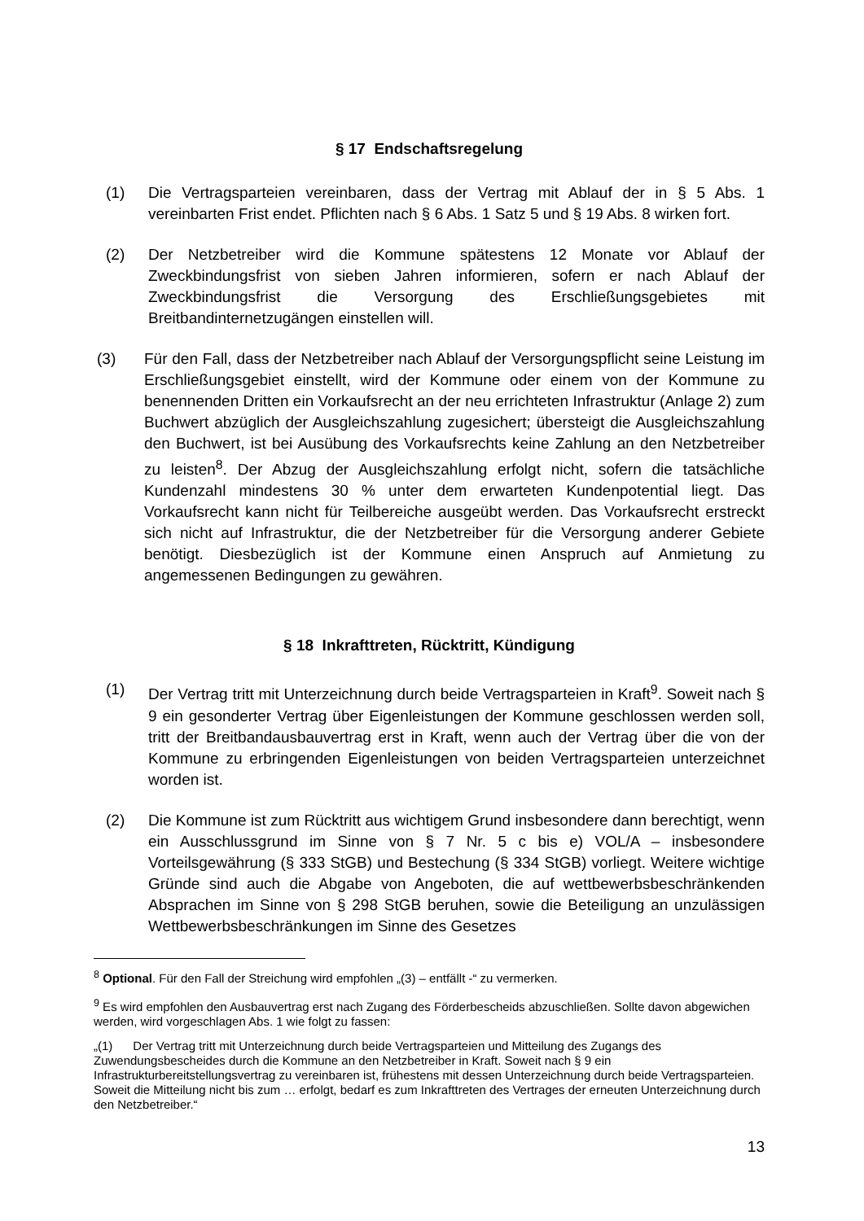§ 17 Endschaftsregelung
(1) Die Vertragsparteien vereinbaren, dass der Vertrag mit Ablauf der in § 5 Abs. 1 vereinbarten Frist endet. Pflichten nach § 6 Abs. 1 Satz 5 und § 19 Abs. 8 wirken fort.
(2) Der Netzbetreiber wird die Kommune spätestens 12 Monate vor Ablauf der Zweckbindungsfrist von sieben Jahren informieren, sofern er nach Ablauf der Zweckbindungsfrist die Versorgung des Erschließungsgebietes mit Breitbandinternetzugängen einstellen will.
(3) Für den Fall, dass der Netzbetreiber nach Ablauf der Versorgungspflicht seine Leistung im Erschließungsgebiet einstellt, wird der Kommune oder einem von der Kommune zu benennenden Dritten ein Vorkaufsrecht an der neu errichteten Infrastruktur (Anlage 2) zum Buchwert abzüglich der Ausgleichszahlung zugesichert; übersteigt die Ausgleichszahlung den Buchwert, ist bei Ausübung des Vorkaufsrechts keine Zahlung an den Netzbetreiber zu leisten<sup>8</sup>. Der Abzug der Ausgleichszahlung erfolgt nicht, sofern die tatsächliche Kundenzahl mindestens 30 % unter dem erwarteten Kundenpotential liegt. Das Vorkaufsrecht kann nicht für Teilbereiche ausgeübt werden. Das Vorkaufsrecht erstreckt sich nicht auf Infrastruktur, die der Netzbetreiber für die Versorgung anderer Gebiete benötigt. Diesbezüglich ist der Kommune einen Anspruch auf Anmietung zu angemessenen Bedingungen zu gewähren.
§ 18 Inkrafttreten, Rücktritt, Kündigung
(1) Der Vertrag tritt mit Unterzeichnung durch beide Vertragsparteien in Kraft<sup>9</sup>. Soweit nach § 9 ein gesonderter Vertrag über Eigenleistungen der Kommune geschlossen werden soll, tritt der Breitbandausbauvertrag erst in Kraft, wenn auch der Vertrag über die von der Kommune zu erbringenden Eigenleistungen von beiden Vertragsparteien unterzeichnet worden ist.
(2) Die Kommune ist zum Rücktritt aus wichtigem Grund insbesondere dann berechtigt, wenn ein Ausschlussgrund im Sinne von § 7 Nr. 5 c bis e) VOL/A – insbesondere Vorteilsgewährung (§ 333 StGB) und Bestechung (§ 334 StGB) vorliegt. Weitere wichtige Gründe sind auch die Abgabe von Angeboten, die auf wettbewerbsbeschränkenden Absprachen im Sinne von § 298 StGB beruhen, sowie die Beteiligung an unzulässigen Wettbewerbsbeschränkungen im Sinne des Gesetzes
<sup>8</sup> Optional. Für den Fall der Streichung wird empfohlen „(3) – entfällt -“ zu vermerken.
<sup>9</sup> Es wird empfohlen den Ausbauvertrag erst nach Zugang des Förderbescheids abzuschließen. Sollte davon abgewichen werden, wird vorgeschlagen Abs. 1 wie folgt zu fassen:
„(1) Der Vertrag tritt mit Unterzeichnung durch beide Vertragsparteien und Mitteilung des Zugangs des Zuwendungsbescheides durch die Kommune an den Netzbetreiber in Kraft. Soweit nach § 9 ein Infrastrukturbereitstellungsvertrag zu vereinbaren ist, frühestens mit dessen Unterzeichnung durch beide Vertragsparteien. Soweit die Mitteilung nicht bis zum … erfolgt, bedarf es zum Inkrafttreten des Vertrages der erneuten Unterzeichnung durch den Netzbetreiber.“
13